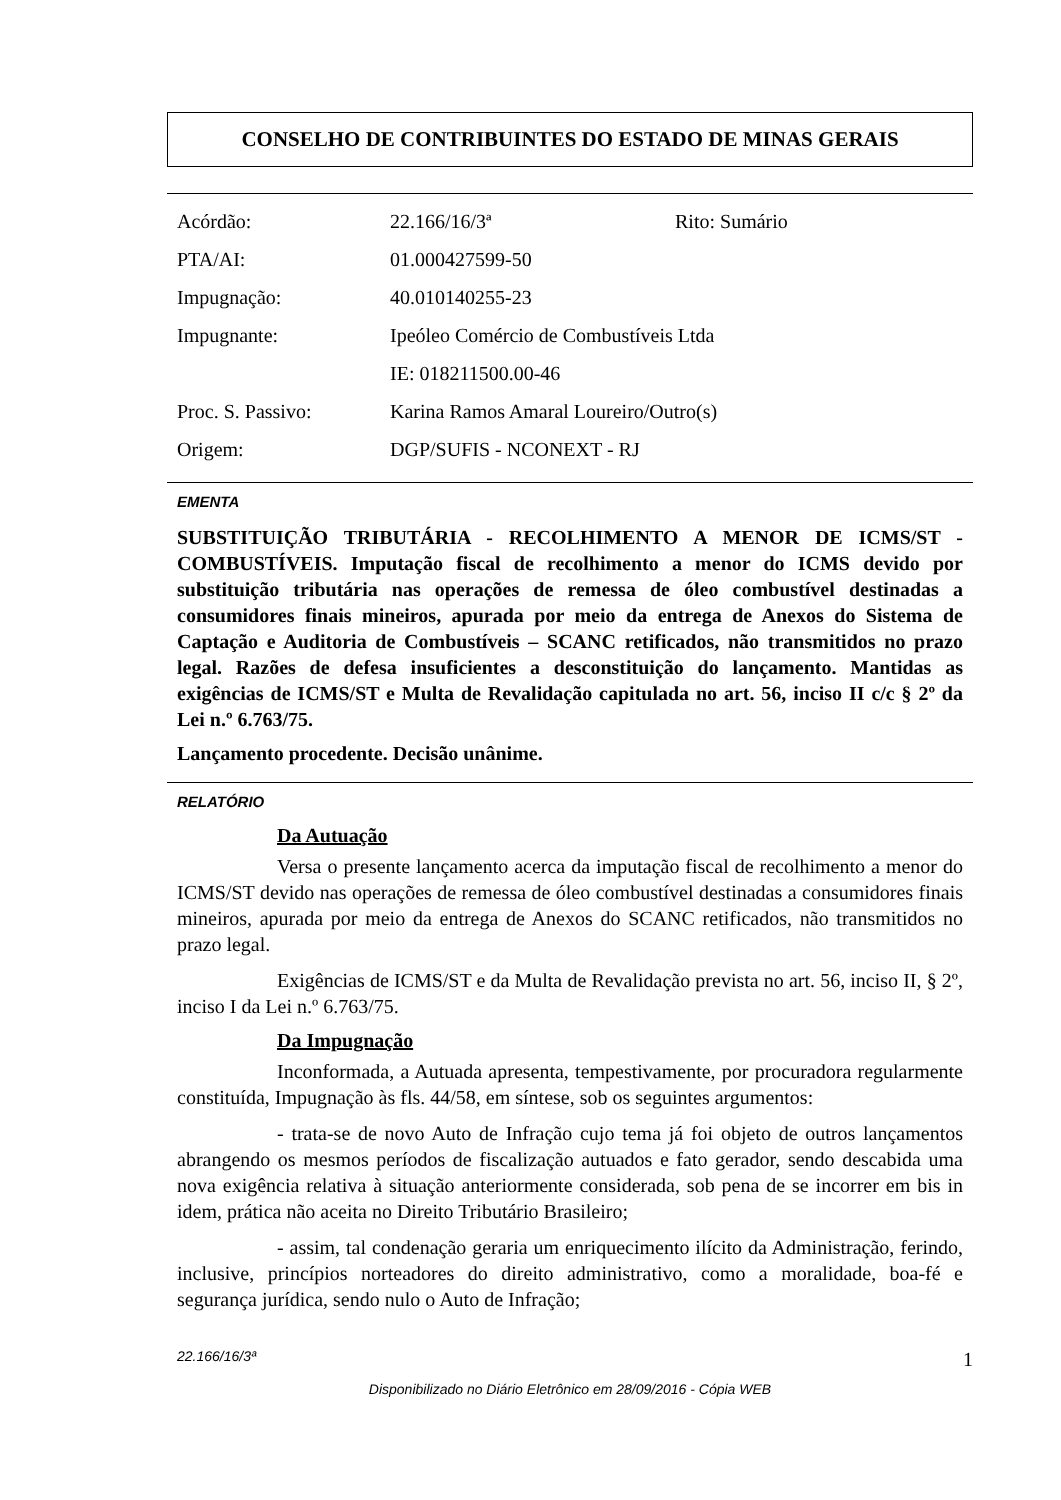CONSELHO DE CONTRIBUINTES DO ESTADO DE MINAS GERAIS
| Acórdão: | 22.166/16/3ª | Rito: Sumário |
| PTA/AI: | 01.000427599-50 | |
| Impugnação: | 40.010140255-23 | |
| Impugnante: | Ipeóleo Comércio de Combustíveis Ltda | |
| | IE: 018211500.00-46 | |
| Proc. S. Passivo: | Karina Ramos Amaral Loureiro/Outro(s) | |
| Origem: | DGP/SUFIS - NCONEXT - RJ | |
EMENTA
SUBSTITUIÇÃO TRIBUTÁRIA - RECOLHIMENTO A MENOR DE ICMS/ST - COMBUSTÍVEIS. Imputação fiscal de recolhimento a menor do ICMS devido por substituição tributária nas operações de remessa de óleo combustível destinadas a consumidores finais mineiros, apurada por meio da entrega de Anexos do Sistema de Captação e Auditoria de Combustíveis – SCANC retificados, não transmitidos no prazo legal. Razões de defesa insuficientes a desconstituição do lançamento. Mantidas as exigências de ICMS/ST e Multa de Revalidação capitulada no art. 56, inciso II c/c § 2º da Lei n.º 6.763/75.
Lançamento procedente. Decisão unânime.
RELATÓRIO
Da Autuação
Versa o presente lançamento acerca da imputação fiscal de recolhimento a menor do ICMS/ST devido nas operações de remessa de óleo combustível destinadas a consumidores finais mineiros, apurada por meio da entrega de Anexos do SCANC retificados, não transmitidos no prazo legal.
Exigências de ICMS/ST e da Multa de Revalidação prevista no art. 56, inciso II, § 2º, inciso I da Lei n.º 6.763/75.
Da Impugnação
Inconformada, a Autuada apresenta, tempestivamente, por procuradora regularmente constituída, Impugnação às fls. 44/58, em síntese, sob os seguintes argumentos:
- trata-se de novo Auto de Infração cujo tema já foi objeto de outros lançamentos abrangendo os mesmos períodos de fiscalização autuados e fato gerador, sendo descabida uma nova exigência relativa à situação anteriormente considerada, sob pena de se incorrer em bis in idem, prática não aceita no Direito Tributário Brasileiro;
- assim, tal condenação geraria um enriquecimento ilícito da Administração, ferindo, inclusive, princípios norteadores do direito administrativo, como a moralidade, boa-fé e segurança jurídica, sendo nulo o Auto de Infração;
22.166/16/3ª 1
Disponibilizado no Diário Eletrônico em 28/09/2016 - Cópia WEB